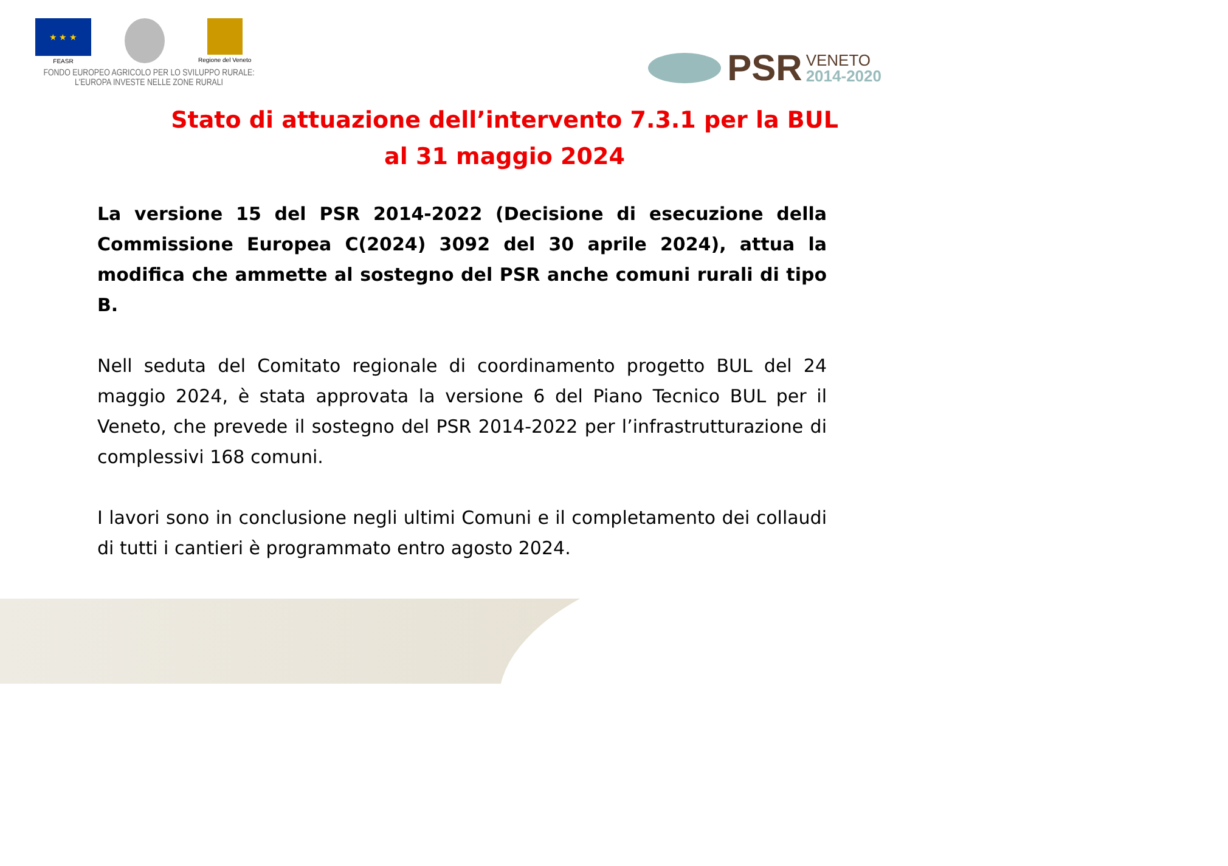★ ★ ★
FEASR
Regione del Veneto
FONDO EUROPEO AGRICOLO PER LO SVILUPPO RURALE:
L'EUROPA INVESTE NELLE ZONE RURALI
PSR VENETO
2014-2020
Stato di attuazione dell’intervento 7.3.1 per la BUL
al 31 maggio 2024
La versione 15 del PSR 2014-2022 (Decisione di esecuzione della Commissione Europea C(2024) 3092 del 30 aprile 2024), attua la modifica che ammette al sostegno del PSR anche comuni rurali di tipo B.
Nell seduta del Comitato regionale di coordinamento progetto BUL del 24 maggio 2024, è stata approvata la versione 6 del Piano Tecnico BUL per il Veneto, che prevede il sostegno del PSR 2014-2022 per l’infrastrutturazione di complessivi 168 comuni.
I lavori sono in conclusione negli ultimi Comuni e il completamento dei collaudi di tutti i cantieri è programmato entro agosto 2024.